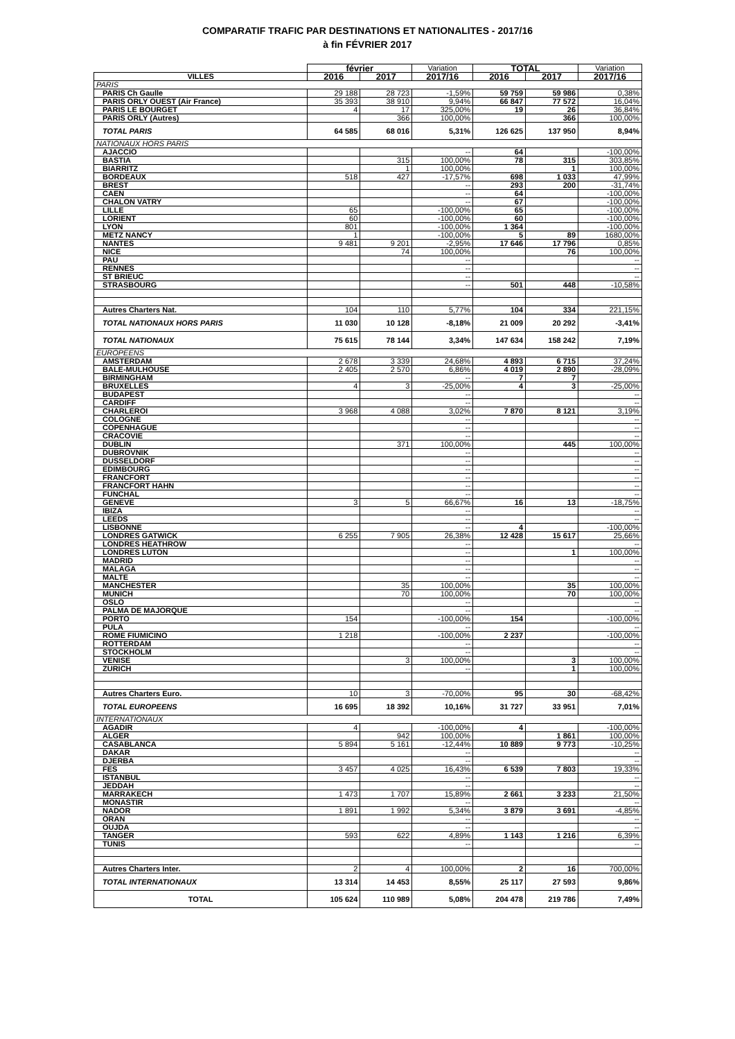COMPARATIF TRAFIC PAR DESTINATIONS ET NATIONALITES - 2017/16
à fin FÉVRIER 2017
| | février | | Variation | TOTAL | | Variation |
| --- | --- | --- | --- | --- | --- | --- |
| VILLES | 2016 | 2017 | 2017/16 | 2016 | 2017 | 2017/16 |
| PARIS | | | | | | |
| PARIS Ch Gaulle | 29 188 | 28 723 | -1,59% | 59 759 | 59 986 | 0,38% |
| PARIS ORLY OUEST (Air France) | 35 393 | 38 910 | 9,94% | 66 847 | 77 572 | 16,04% |
| PARIS LE BOURGET | 4 | 17 | 325,00% | 19 | 26 | 36,84% |
| PARIS ORLY (Autres) | | 366 | 100,00% | | 366 | 100,00% |
| TOTAL PARIS | 64 585 | 68 016 | 5,31% | 126 625 | 137 950 | 8,94% |
| NATIONAUX HORS PARIS | | | | | | |
| AJACCIO | | | -- | 64 | | -100,00% |
| BASTIA | | 315 | 100,00% | 78 | 315 | 303,85% |
| BIARRITZ | | 1 | 100,00% | | 1 | 100,00% |
| BORDEAUX | 518 | 427 | -17,57% | 698 | 1 033 | 47,99% |
| BREST | | | -- | 293 | 200 | -31,74% |
| CAEN | | | -- | 64 | | -100,00% |
| CHALON VATRY | | | -- | 67 | | -100,00% |
| LILLE | 65 | | -100,00% | 65 | | -100,00% |
| LORIENT | 60 | | -100,00% | 60 | | -100,00% |
| LYON | 801 | | -100,00% | 1 364 | | -100,00% |
| METZ NANCY | 1 | | -100,00% | 5 | 89 | 1680,00% |
| NANTES | 9 481 | 9 201 | -2,95% | 17 646 | 17 796 | 0,85% |
| NICE | | 74 | 100,00% | | 76 | 100,00% |
| PAU | | | -- | | | -- |
| RENNES | | | -- | | | -- |
| ST BRIEUC | | | -- | | | -- |
| STRASBOURG | | | -- | 501 | 448 | -10,58% |
| Autres Charters Nat. | 104 | 110 | 5,77% | 104 | 334 | 221,15% |
| TOTAL NATIONAUX HORS PARIS | 11 030 | 10 128 | -8,18% | 21 009 | 20 292 | -3,41% |
| TOTAL NATIONAUX | 75 615 | 78 144 | 3,34% | 147 634 | 158 242 | 7,19% |
| EUROPEENS | | | | | | |
| AMSTERDAM | 2 678 | 3 339 | 24,68% | 4 893 | 6 715 | 37,24% |
| BALE-MULHOUSE | 2 405 | 2 570 | 6,86% | 4 019 | 2 890 | -28,09% |
| BIRMINGHAM | | | -- | 7 | 7 | |
| BRUXELLES | 4 | 3 | -25,00% | 4 | 3 | -25,00% |
| BUDAPEST | | | -- | | | -- |
| CARDIFF | | | -- | | | -- |
| CHARLEROI | 3 968 | 4 088 | 3,02% | 7 870 | 8 121 | 3,19% |
| COLOGNE | | | -- | | | -- |
| COPENHAGUE | | | -- | | | -- |
| CRACOVIE | | | -- | | | -- |
| DUBLIN | | 371 | 100,00% | | 445 | 100,00% |
| DUBROVNIK | | | -- | | | -- |
| DUSSELDORF | | | -- | | | -- |
| EDIMBOURG | | | -- | | | -- |
| FRANCFORT | | | -- | | | -- |
| FRANCFORT HAHN | | | -- | | | -- |
| FUNCHAL | | | -- | | | -- |
| GENEVE | 3 | 5 | 66,67% | 16 | 13 | -18,75% |
| IBIZA | | | -- | | | -- |
| LEEDS | | | -- | | | -- |
| LISBONNE | | | -- | 4 | | -100,00% |
| LONDRES GATWICK | 6 255 | 7 905 | 26,38% | 12 428 | 15 617 | 25,66% |
| LONDRES HEATHROW | | | -- | | | -- |
| LONDRES LUTON | | | -- | | 1 | 100,00% |
| MADRID | | | -- | | | -- |
| MALAGA | | | -- | | | -- |
| MALTE | | | -- | | | -- |
| MANCHESTER | | 35 | 100,00% | | 35 | 100,00% |
| MUNICH | | 70 | 100,00% | | 70 | 100,00% |
| OSLO | | | -- | | | -- |
| PALMA DE MAJORQUE | | | -- | | | -- |
| PORTO | 154 | | -100,00% | 154 | | -100,00% |
| PULA | | | -- | | | -- |
| ROME FIUMICINO | 1 218 | | -100,00% | 2 237 | | -100,00% |
| ROTTERDAM | | | -- | | | -- |
| STOCKHOLM | | | -- | | | -- |
| VENISE | | 3 | 100,00% | | 3 | 100,00% |
| ZURICH | | | -- | | 1 | 100,00% |
| Autres Charters Euro. | 10 | 3 | -70,00% | 95 | 30 | -68,42% |
| TOTAL EUROPEENS | 16 695 | 18 392 | 10,16% | 31 727 | 33 951 | 7,01% |
| INTERNATIONAUX | | | | | | |
| AGADIR | 4 | | -100,00% | 4 | | -100,00% |
| ALGER | | 942 | 100,00% | | 1 861 | 100,00% |
| CASABLANCA | 5 894 | 5 161 | -12,44% | 10 889 | 9 773 | -10,25% |
| DAKAR | | | -- | | | -- |
| DJERBA | | | -- | | | -- |
| FES | 3 457 | 4 025 | 16,43% | 6 539 | 7 803 | 19,33% |
| ISTANBUL | | | -- | | | -- |
| JEDDAH | | | -- | | | -- |
| MARRAKECH | 1 473 | 1 707 | 15,89% | 2 661 | 3 233 | 21,50% |
| MONASTIR | | | -- | | | -- |
| NADOR | 1 891 | 1 992 | 5,34% | 3 879 | 3 691 | -4,85% |
| ORAN | | | -- | | | -- |
| OUJDA | | | -- | | | -- |
| TANGER | 593 | 622 | 4,89% | 1 143 | 1 216 | 6,39% |
| TUNIS | | | -- | | | -- |
| Autres Charters Inter. | 2 | 4 | 100,00% | 2 | 16 | 700,00% |
| TOTAL INTERNATIONAUX | 13 314 | 14 453 | 8,55% | 25 117 | 27 593 | 9,86% |
| TOTAL | 105 624 | 110 989 | 5,08% | 204 478 | 219 786 | 7,49% |